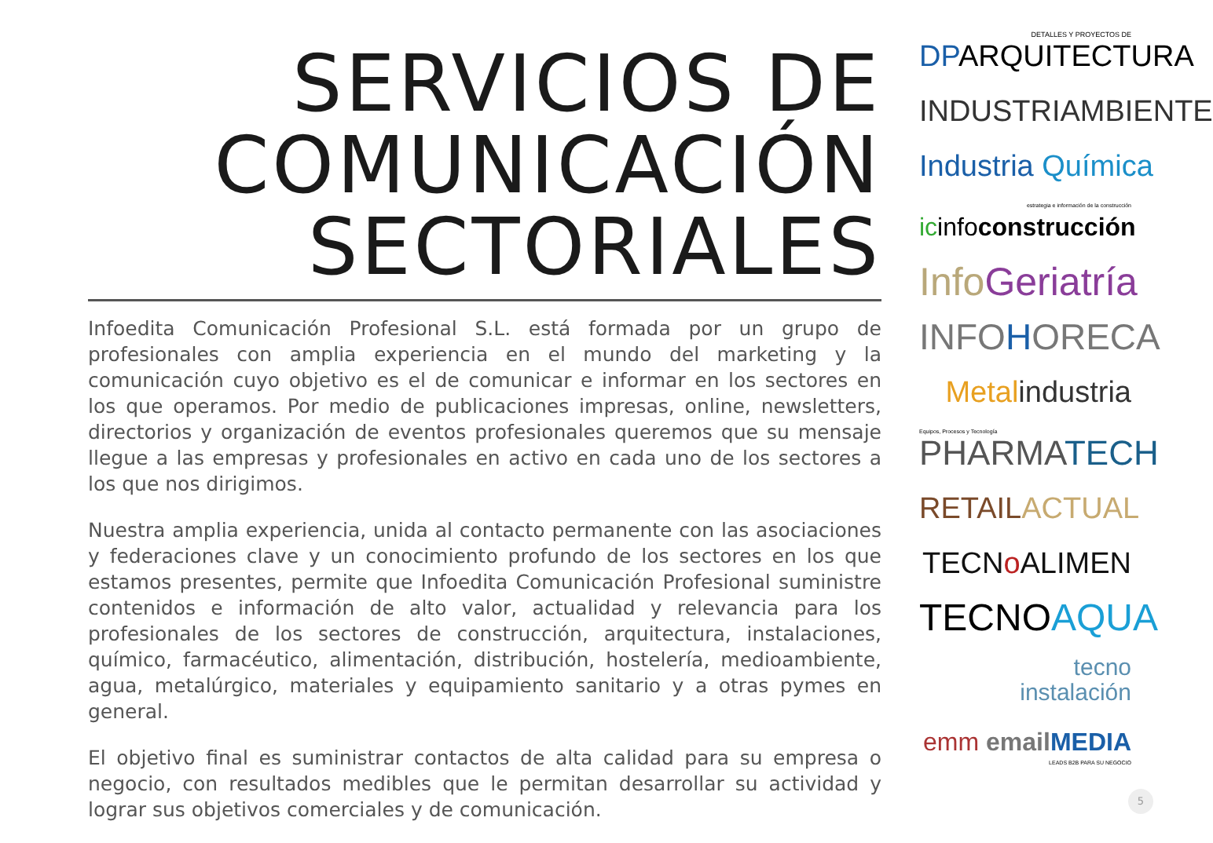SERVICIOS DE
COMUNICACIÓN
SECTORIALES
Infoedita Comunicación Profesional S.L. está formada por un grupo de profesionales con amplia experiencia en el mundo del marketing y la comunicación cuyo objetivo es el de comunicar e informar en los sectores en los que operamos. Por medio de publicaciones impresas, online, newsletters, directorios y organización de eventos profesionales queremos que su mensaje llegue a las empresas y profesionales en activo en cada uno de los sectores a los que nos dirigimos.
Nuestra amplia experiencia, unida al contacto permanente con las asociaciones y federaciones clave y un conocimiento profundo de los sectores en los que estamos presentes, permite que Infoedita Comunicación Profesional suministre contenidos e información de alto valor, actualidad y relevancia para los profesionales de los sectores de construcción, arquitectura, instalaciones, químico, farmacéutico, alimentación, distribución, hostelería, medioambiente, agua, metalúrgico, materiales y equipamiento sanitario y a otras pymes en general.
El objetivo final es suministrar contactos de alta calidad para su empresa o negocio, con resultados medibles que le permitan desarrollar su actividad y lograr sus objetivos comerciales y de comunicación.
DETALLES Y PROYECTOS DE
DPARQUITECTURA
INDUSTRIAMBIENTE
Industria Química
estrategia e información de la construcción
icinfoconstrucción
Info Geriatría
INFOHORECA
Metal industria
Equipos, Procesos y Tecnología
PHARMA TECH
RETAIL ACTUAL
TECNo ALIMEN
TECNOAQUA
tecno
instalación
emm email MEDIA
LEADS B2B PARA SU NEGOCIO
5